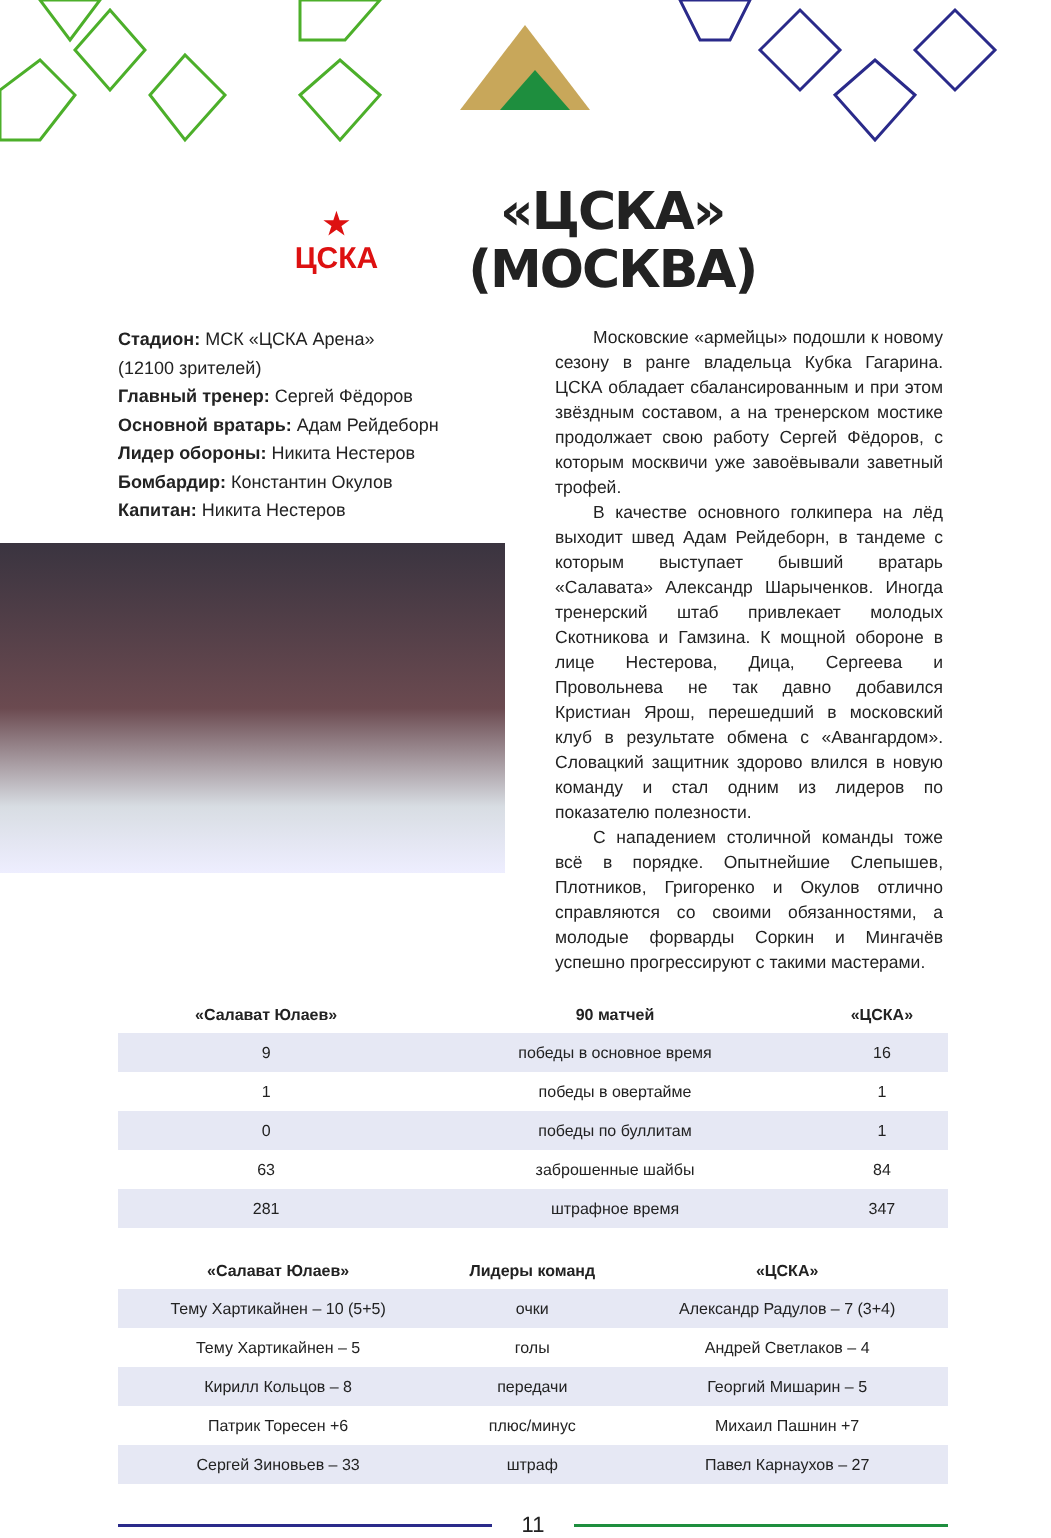★
ЦСКА
«ЦСКА»
(МОСКВА)
Стадион: МСК «ЦСКА Арена»
(12100 зрителей)
Главный тренер: Сергей Фёдоров
Основной вратарь: Адам Рейдеборн
Лидер обороны: Никита Нестеров
Бомбардир: Константин Окулов
Капитан: Никита Нестеров
Московские «армейцы» подошли к новому сезону в ранге владельца Кубка Гагарина. ЦСКА обладает сбалансированным и при этом звёздным составом, а на тренерском мостике продолжает свою работу Сергей Фёдоров, с которым москвичи уже завоёвывали заветный трофей.
В качестве основного голкипера на лёд выходит швед Адам Рейдеборн, в тандеме с которым выступает бывший вратарь «Салавата» Александр Шарыченков. Иногда тренерский штаб привлекает молодых Скотникова и Гамзина. К мощной обороне в лице Нестерова, Дица, Сергеева и Провольнева не так давно добавился Кристиан Ярош, перешедший в московский клуб в результате обмена с «Авангардом». Словацкий защитник здорово влился в новую команду и стал одним из лидеров по показателю полезности.
С нападением столичной команды тоже всё в порядке. Опытнейшие Слепышев, Плотников, Григоренко и Окулов отлично справляются со своими обязанностями, а молодые форварды Соркин и Мингачёв успешно прогрессируют с такими мастерами.
| «Салават Юлаев» | 90 матчей | «ЦСКА» |
| --- | --- | --- |
| 9 | победы в основное время | 16 |
| 1 | победы в овертайме | 1 |
| 0 | победы по буллитам | 1 |
| 63 | заброшенные шайбы | 84 |
| 281 | штрафное время | 347 |
| «Салават Юлаев» | Лидеры команд | «ЦСКА» |
| --- | --- | --- |
| Тему Хартикайнен – 10 (5+5) | очки | Александр Радулов – 7 (3+4) |
| Тему Хартикайнен – 5 | голы | Андрей Светлаков – 4 |
| Кирилл Кольцов – 8 | передачи | Георгий Мишарин – 5 |
| Патрик Торесен +6 | плюс/минус | Михаил Пашнин +7 |
| Сергей Зиновьев – 33 | штраф | Павел Карнаухов – 27 |
11